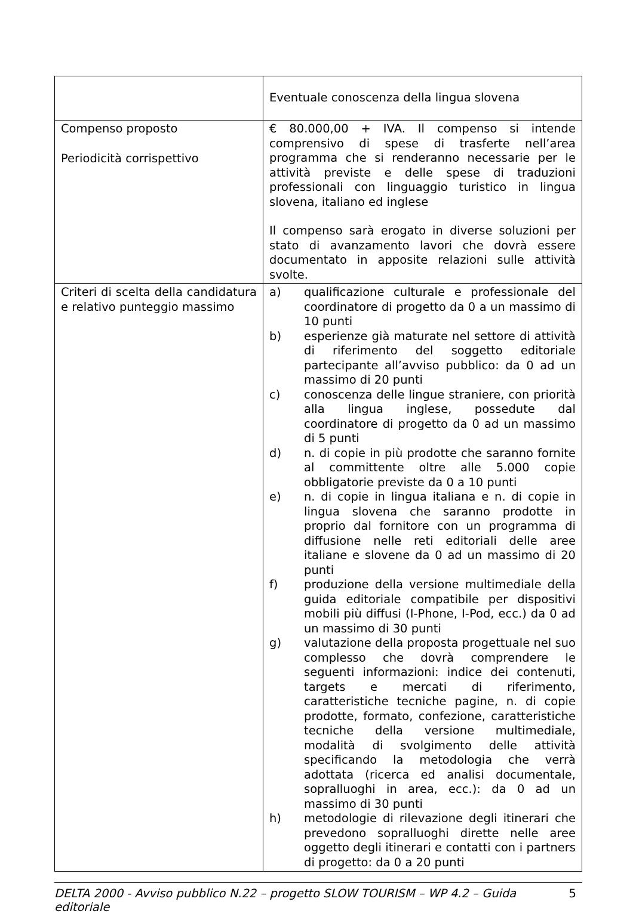| | Eventuale conoscenza della lingua slovena |
| Compenso proposto Periodicità corrispettivo | € 80.000,00 + IVA. Il compenso si intende comprensivo di spese di trasferte nell’area programma che si renderanno necessarie per le attività previste e delle spese di traduzioni professionali con linguaggio turistico in lingua slovena, italiano ed inglese Il compenso sarà erogato in diverse soluzioni per stato di avanzamento lavori che dovrà essere documentato in apposite relazioni sulle attività svolte. |
| Criteri di scelta della candidatura e relativo punteggio massimo | a) qualificazione culturale e professionale del coordinatore di progetto da 0 a un massimo di 10 punti b) esperienze già maturate nel settore di attività di riferimento del soggetto editoriale partecipante all’avviso pubblico: da 0 ad un massimo di 20 punti c) conoscenza delle lingue straniere, con priorità alla lingua inglese, possedute dal coordinatore di progetto da 0 ad un massimo di 5 punti d) n. di copie in più prodotte che saranno fornite al committente oltre alle 5.000 copie obbligatorie previste da 0 a 10 punti e) n. di copie in lingua italiana e n. di copie in lingua slovena che saranno prodotte in proprio dal fornitore con un programma di diffusione nelle reti editoriali delle aree italiane e slovene da 0 ad un massimo di 20 punti f) produzione della versione multimediale della guida editoriale compatibile per dispositivi mobili più diffusi (I-Phone, I-Pod, ecc.) da 0 ad un massimo di 30 punti g) valutazione della proposta progettuale nel suo complesso che dovrà comprendere le seguenti informazioni: indice dei contenuti, targets e mercati di riferimento, caratteristiche tecniche pagine, n. di copie prodotte, formato, confezione, caratteristiche tecniche della versione multimediale, modalità di svolgimento delle attività specificando la metodologia che verrà adottata (ricerca ed analisi documentale, sopralluoghi in area, ecc.): da 0 ad un massimo di 30 punti h) metodologie di rilevazione degli itinerari che prevedono sopralluoghi dirette nelle aree oggetto degli itinerari e contatti con i partners di progetto: da 0 a 20 punti |
DELTA 2000 - Avviso pubblico N.22 – progetto SLOW TOURISM – WP 4.2 – Guida editoriale 5